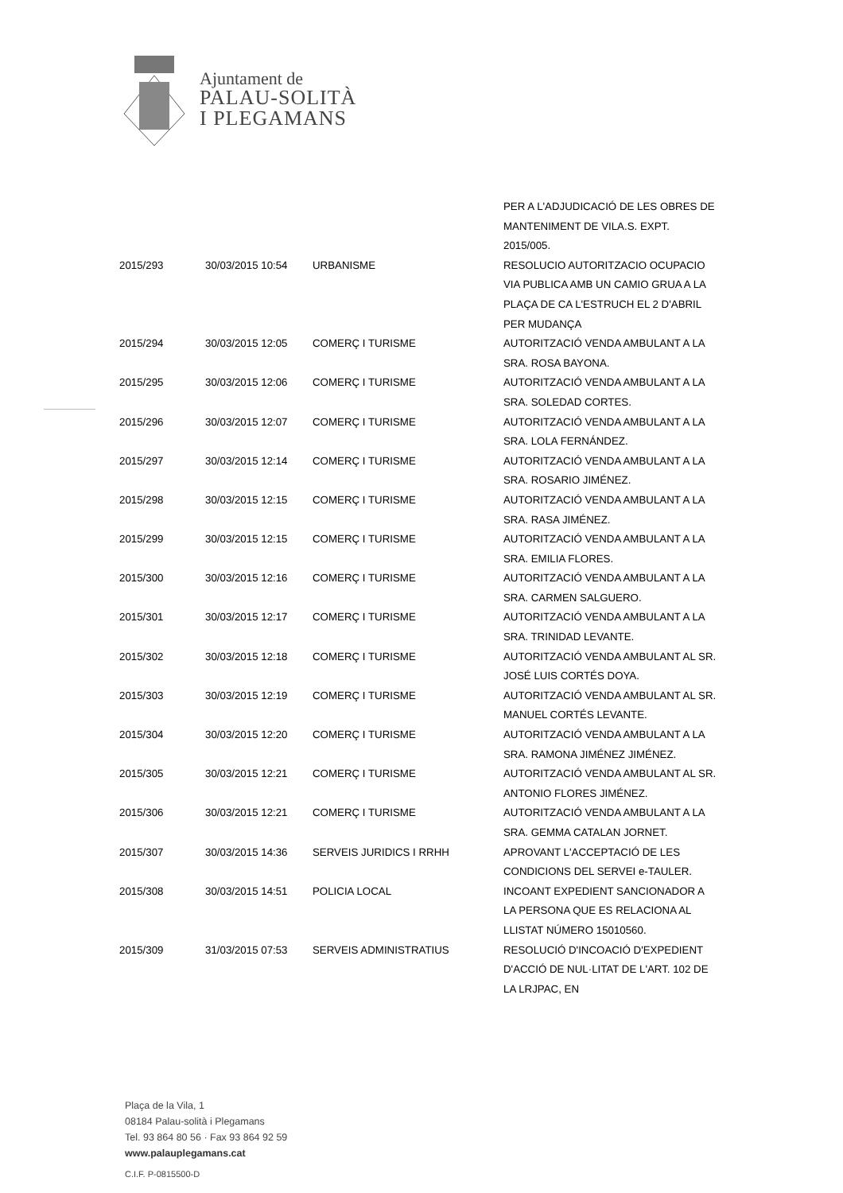Ajuntament de
PALAU-SOLITÀ
I PLEGAMANS
| | | | PER A L'ADJUDICACIÓ DE LES OBRES DE MANTENIMENT DE VILA.S. EXPT. 2015/005. |
| 2015/293 | 30/03/2015 10:54 | URBANISME | RESOLUCIO AUTORITZACIO OCUPACIO VIA PUBLICA AMB UN CAMIO GRUA A LA PLAÇA DE CA L'ESTRUCH EL 2 D'ABRIL PER MUDANÇA |
| 2015/294 | 30/03/2015 12:05 | COMERÇ I TURISME | AUTORITZACIÓ VENDA AMBULANT A LA SRA. ROSA BAYONA. |
| 2015/295 | 30/03/2015 12:06 | COMERÇ I TURISME | AUTORITZACIÓ VENDA AMBULANT A LA SRA. SOLEDAD CORTES. |
| 2015/296 | 30/03/2015 12:07 | COMERÇ I TURISME | AUTORITZACIÓ VENDA AMBULANT A LA SRA. LOLA FERNÁNDEZ. |
| 2015/297 | 30/03/2015 12:14 | COMERÇ I TURISME | AUTORITZACIÓ VENDA AMBULANT A LA SRA. ROSARIO JIMÉNEZ. |
| 2015/298 | 30/03/2015 12:15 | COMERÇ I TURISME | AUTORITZACIÓ VENDA AMBULANT A LA SRA. RASA JIMÉNEZ. |
| 2015/299 | 30/03/2015 12:15 | COMERÇ I TURISME | AUTORITZACIÓ VENDA AMBULANT A LA SRA. EMILIA FLORES. |
| 2015/300 | 30/03/2015 12:16 | COMERÇ I TURISME | AUTORITZACIÓ VENDA AMBULANT A LA SRA. CARMEN SALGUERO. |
| 2015/301 | 30/03/2015 12:17 | COMERÇ I TURISME | AUTORITZACIÓ VENDA AMBULANT A LA SRA. TRINIDAD LEVANTE. |
| 2015/302 | 30/03/2015 12:18 | COMERÇ I TURISME | AUTORITZACIÓ VENDA AMBULANT AL SR. JOSÉ LUIS CORTÉS DOYA. |
| 2015/303 | 30/03/2015 12:19 | COMERÇ I TURISME | AUTORITZACIÓ VENDA AMBULANT AL SR. MANUEL CORTÉS LEVANTE. |
| 2015/304 | 30/03/2015 12:20 | COMERÇ I TURISME | AUTORITZACIÓ VENDA AMBULANT A LA SRA. RAMONA JIMÉNEZ JIMÉNEZ. |
| 2015/305 | 30/03/2015 12:21 | COMERÇ I TURISME | AUTORITZACIÓ VENDA AMBULANT AL SR. ANTONIO FLORES JIMÉNEZ. |
| 2015/306 | 30/03/2015 12:21 | COMERÇ I TURISME | AUTORITZACIÓ VENDA AMBULANT A LA SRA. GEMMA CATALAN JORNET. |
| 2015/307 | 30/03/2015 14:36 | SERVEIS JURIDICS I RRHH | APROVANT L'ACCEPTACIÓ DE LES CONDICIONS DEL SERVEI e-TAULER. |
| 2015/308 | 30/03/2015 14:51 | POLICIA LOCAL | INCOANT EXPEDIENT SANCIONADOR A LA PERSONA QUE ES RELACIONA AL LLISTAT NÚMERO 15010560. |
| 2015/309 | 31/03/2015 07:53 | SERVEIS ADMINISTRATIUS | RESOLUCIÓ D'INCOACIÓ D'EXPEDIENT D'ACCIÓ DE NUL·LITAT DE L'ART. 102 DE LA LRJPAC, EN |
Plaça de la Vila, 1
08184 Palau-solità i Plegamans
Tel. 93 864 80 56 · Fax 93 864 92 59
www.palauplegamans.cat
C.I.F. P-0815500-D